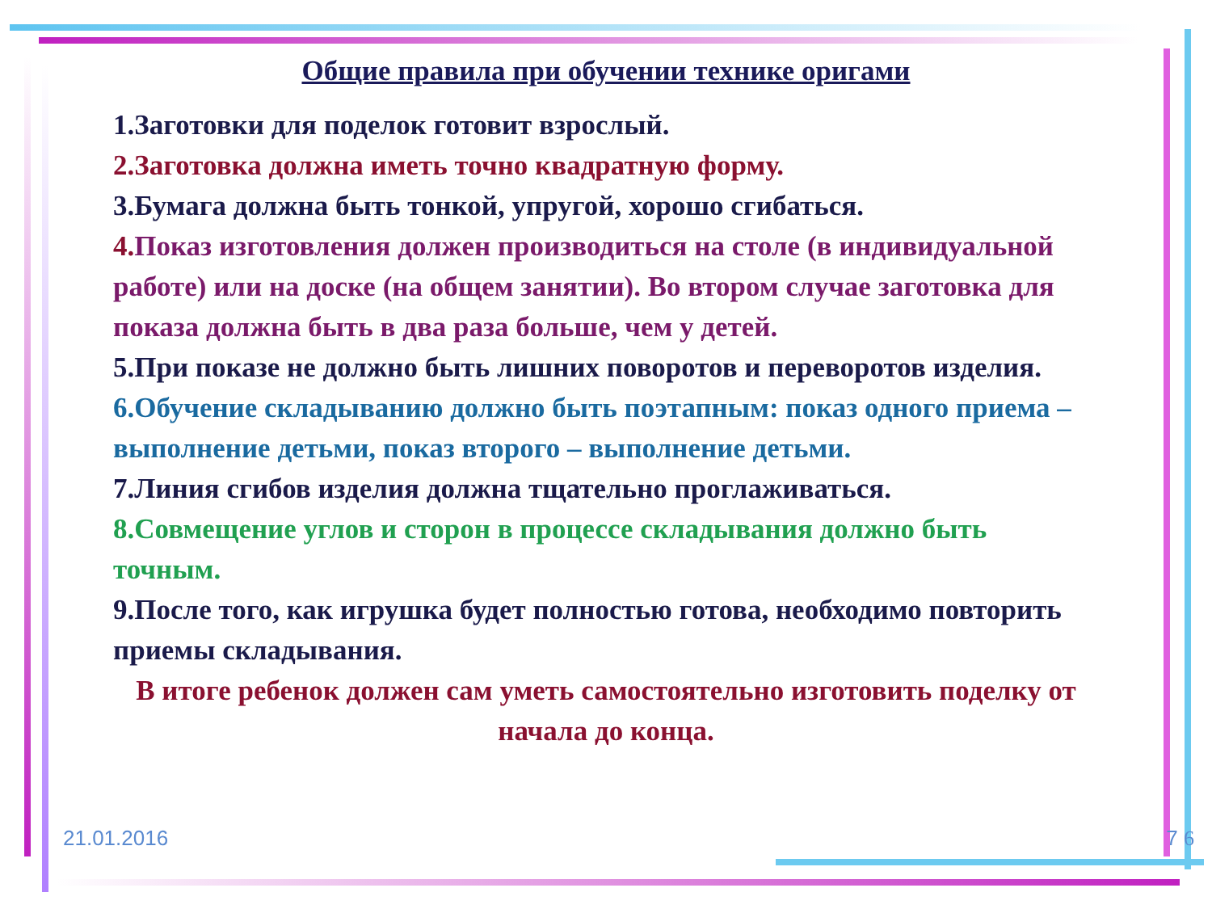Общие правила при обучении технике оригами
1.Заготовки для поделок готовит взрослый.
2.Заготовка должна иметь точно квадратную форму.
3.Бумага должна быть тонкой, упругой, хорошо сгибаться.
4. Показ изготовления должен производиться на столе (в индивидуальной работе) или на доске (на общем занятии). Во втором случае заготовка для показа должна быть в два раза больше, чем у детей.
5.При показе не должно быть лишних поворотов и переворотов изделия.
6.Обучение складыванию должно быть поэтапным: показ одного приема – выполнение детьми, показ второго – выполнение детьми.
7.Линия сгибов изделия должна тщательно проглаживаться.
8.Совмещение углов и сторон в процессе складывания должно быть точным.
9.После того, как игрушка будет полностью готова, необходимо повторить приемы складывания.
В итоге ребенок должен сам уметь самостоятельно изготовить поделку от начала до конца.
21.01.2016 7 6